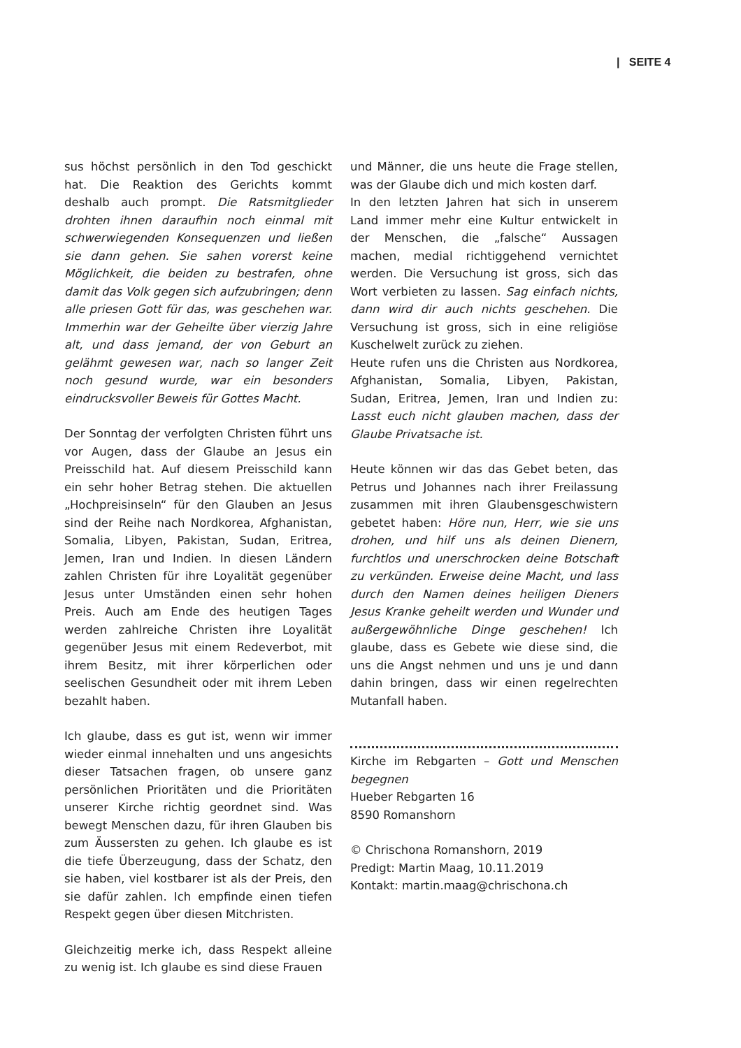| SEITE 4
sus höchst persönlich in den Tod geschickt hat. Die Reaktion des Gerichts kommt deshalb auch prompt. Die Ratsmitglieder drohten ihnen daraufhin noch einmal mit schwerwiegenden Konsequenzen und ließen sie dann gehen. Sie sahen vorerst keine Möglichkeit, die beiden zu bestrafen, ohne damit das Volk gegen sich aufzubringen; denn alle priesen Gott für das, was geschehen war. Immerhin war der Geheilte über vierzig Jahre alt, und dass jemand, der von Geburt an gelähmt gewesen war, nach so langer Zeit noch gesund wurde, war ein besonders eindrucksvoller Beweis für Gottes Macht.
Der Sonntag der verfolgten Christen führt uns vor Augen, dass der Glaube an Jesus ein Preisschild hat. Auf diesem Preisschild kann ein sehr hoher Betrag stehen. Die aktuellen „Hochpreisinseln“ für den Glauben an Jesus sind der Reihe nach Nordkorea, Afghanistan, Somalia, Libyen, Pakistan, Sudan, Eritrea, Jemen, Iran und Indien. In diesen Ländern zahlen Christen für ihre Loyalität gegenüber Jesus unter Umständen einen sehr hohen Preis. Auch am Ende des heutigen Tages werden zahlreiche Christen ihre Loyalität gegenüber Jesus mit einem Redeverbot, mit ihrem Besitz, mit ihrer körperlichen oder seelischen Gesundheit oder mit ihrem Leben bezahlt haben.
Ich glaube, dass es gut ist, wenn wir immer wieder einmal innehalten und uns angesichts dieser Tatsachen fragen, ob unsere ganz persönlichen Prioritäten und die Prioritäten unserer Kirche richtig geordnet sind. Was bewegt Menschen dazu, für ihren Glauben bis zum Äussersten zu gehen. Ich glaube es ist die tiefe Überzeugung, dass der Schatz, den sie haben, viel kostbarer ist als der Preis, den sie dafür zahlen. Ich empfinde einen tiefen Respekt gegen über diesen Mitchristen.
Gleichzeitig merke ich, dass Respekt alleine zu wenig ist. Ich glaube es sind diese Frauen
und Männer, die uns heute die Frage stellen, was der Glaube dich und mich kosten darf.
In den letzten Jahren hat sich in unserem Land immer mehr eine Kultur entwickelt in der Menschen, die „falsche“ Aussagen machen, medial richtiggehend vernichtet werden. Die Versuchung ist gross, sich das Wort verbieten zu lassen. Sag einfach nichts, dann wird dir auch nichts geschehen. Die Versuchung ist gross, sich in eine religiöse Kuschelwelt zurück zu ziehen.
Heute rufen uns die Christen aus Nordkorea, Afghanistan, Somalia, Libyen, Pakistan, Sudan, Eritrea, Jemen, Iran und Indien zu: Lasst euch nicht glauben machen, dass der Glaube Privatsache ist.
Heute können wir das das Gebet beten, das Petrus und Johannes nach ihrer Freilassung zusammen mit ihren Glaubensgeschwistern gebetet haben: Höre nun, Herr, wie sie uns drohen, und hilf uns als deinen Dienern, furchtlos und unerschrocken deine Botschaft zu verkünden. Erweise deine Macht, und lass durch den Namen deines heiligen Dieners Jesus Kranke geheilt werden und Wunder und außergewöhnliche Dinge geschehen! Ich glaube, dass es Gebete wie diese sind, die uns die Angst nehmen und uns je und dann dahin bringen, dass wir einen regelrechten Mutanfall haben.
Kirche im Rebgarten – Gott und Menschen begegnen
Hueber Rebgarten 16
8590 Romanshorn
© Chrischona Romanshorn, 2019
Predigt: Martin Maag, 10.11.2019
Kontakt: martin.maag@chrischona.ch